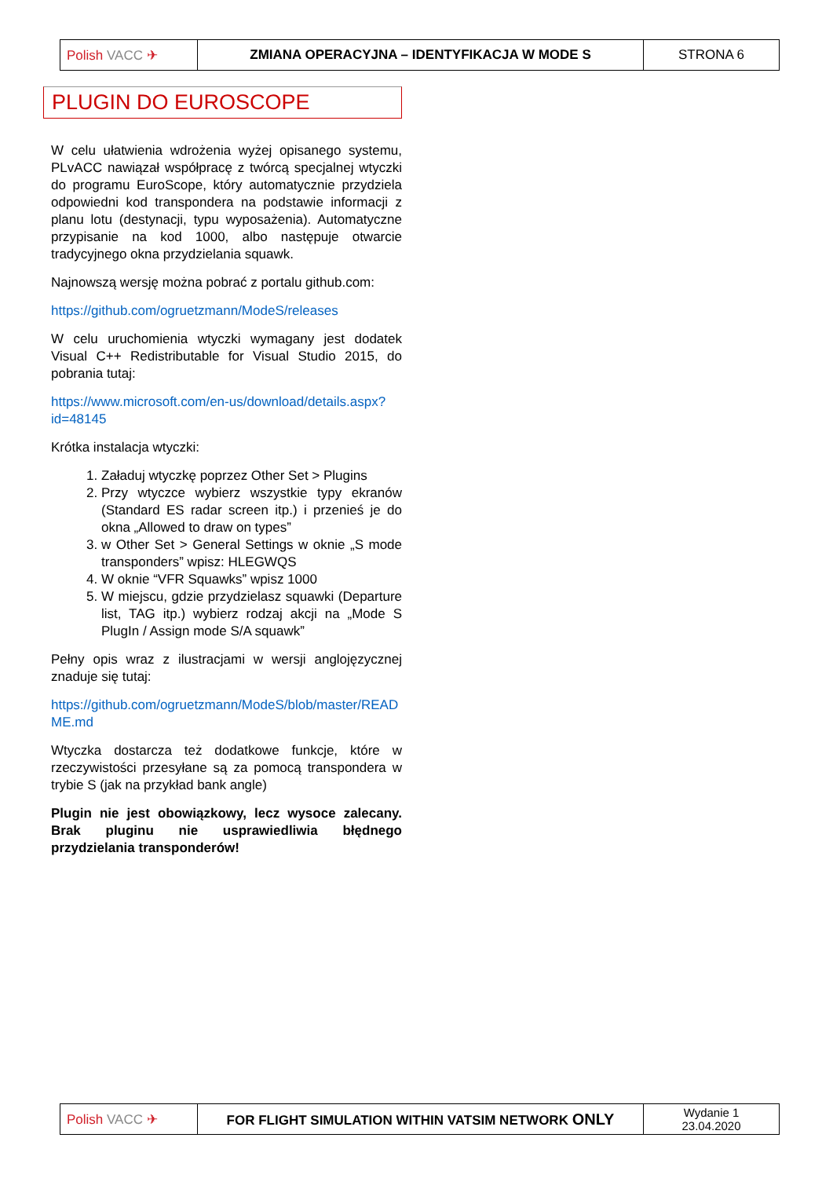| Polish VACC ✈ | ZMIANA OPERACYJNA – IDENTYFIKACJA W MODE S | STRONA 6 |
PLUGIN DO EUROSCOPE
W celu ułatwienia wdrożenia wyżej opisanego systemu, PLvACC nawiązał współpracę z twórcą specjalnej wtyczki do programu EuroScope, który automatycznie przydziela odpowiedni kod transpondera na podstawie informacji z planu lotu (destynacji, typu wyposażenia). Automatyczne przypisanie na kod 1000, albo następuje otwarcie tradycyjnego okna przydzielania squawk.
Najnowszą wersję można pobrać z portalu github.com:
https://github.com/ogruetzmann/ModeS/releases
W celu uruchomienia wtyczki wymagany jest dodatek Visual C++ Redistributable for Visual Studio 2015, do pobrania tutaj:
https://www.microsoft.com/en-us/download/details.aspx?id=48145
Krótka instalacja wtyczki:
1. Załaduj wtyczkę poprzez Other Set > Plugins
2. Przy wtyczce wybierz wszystkie typy ekranów (Standard ES radar screen itp.) i przenieś je do okna „Allowed to draw on types”
3. w Other Set > General Settings w oknie „S mode transponders” wpisz: HLEGWQS
4. W oknie “VFR Squawks” wpisz 1000
5. W miejscu, gdzie przydzielasz squawki (Departure list, TAG itp.) wybierz rodzaj akcji na „Mode S PlugIn / Assign mode S/A squawk”
Pełny opis wraz z ilustracjami w wersji anglojęzycznej znaduje się tutaj:
https://github.com/ogruetzmann/ModeS/blob/master/README.md
Wtyczka dostarcza też dodatkowe funkcje, które w rzeczywistości przesyłane są za pomocą transpondera w trybie S (jak na przykład bank angle)
Plugin nie jest obowiązkowy, lecz wysoce zalecany. Brak pluginu nie usprawiedliwia błędnego przydzielania transponderów!
| Polish VACC ✈ | FOR FLIGHT SIMULATION WITHIN VATSIM NETWORK ONLY | Wydanie 1 23.04.2020 |